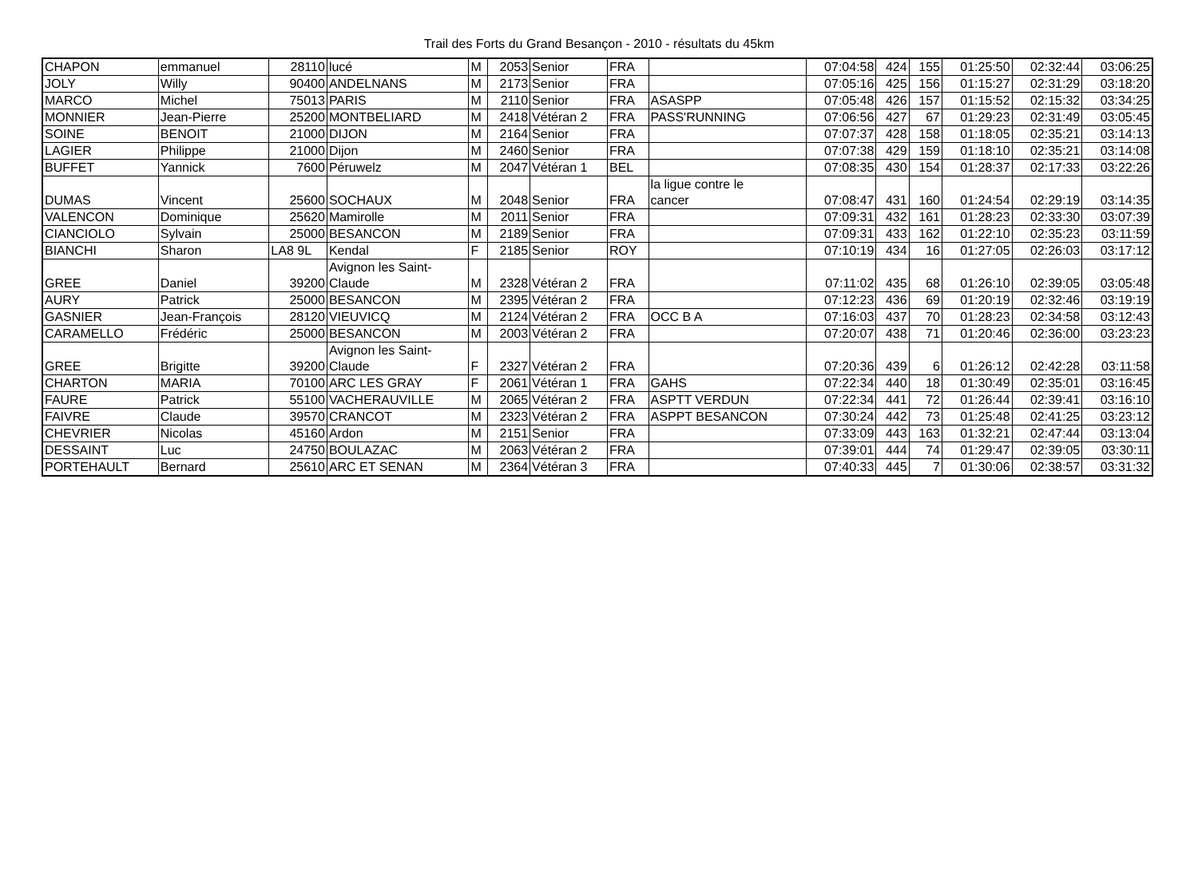Trail des Forts du Grand Besançon - 2010 - résultats du 45km
| CHAPON | emmanuel | 28110 | lucé | M | 2053 | Senior | FRA | | 07:04:58 | 424 | 155 | 01:25:50 | 02:32:44 | 03:06:25 |
| JOLY | Willy | 90400 | ANDELNANS | M | 2173 | Senior | FRA | | 07:05:16 | 425 | 156 | 01:15:27 | 02:31:29 | 03:18:20 |
| MARCO | Michel | 75013 | PARIS | M | 2110 | Senior | FRA | ASASPP | 07:05:48 | 426 | 157 | 01:15:52 | 02:15:32 | 03:34:25 |
| MONNIER | Jean-Pierre | 25200 | MONTBELIARD | M | 2418 | Vétéran 2 | FRA | PASS'RUNNING | 07:06:56 | 427 | 67 | 01:29:23 | 02:31:49 | 03:05:45 |
| SOINE | BENOIT | 21000 | DIJON | M | 2164 | Senior | FRA | | 07:07:37 | 428 | 158 | 01:18:05 | 02:35:21 | 03:14:13 |
| LAGIER | Philippe | 21000 | Dijon | M | 2460 | Senior | FRA | | 07:07:38 | 429 | 159 | 01:18:10 | 02:35:21 | 03:14:08 |
| BUFFET | Yannick | 7600 | Péruwelz | M | 2047 | Vétéran 1 | BEL | | 07:08:35 | 430 | 154 | 01:28:37 | 02:17:33 | 03:22:26 |
| DUMAS | Vincent | 25600 | SOCHAUX | M | 2048 | Senior | FRA | la ligue contre le cancer | 07:08:47 | 431 | 160 | 01:24:54 | 02:29:19 | 03:14:35 |
| VALENCON | Dominique | 25620 | Mamirolle | M | 2011 | Senior | FRA | | 07:09:31 | 432 | 161 | 01:28:23 | 02:33:30 | 03:07:39 |
| CIANCIOLO | Sylvain | 25000 | BESANCON | M | 2189 | Senior | FRA | | 07:09:31 | 433 | 162 | 01:22:10 | 02:35:23 | 03:11:59 |
| BIANCHI | Sharon | LA8 9L | Kendal | F | 2185 | Senior | ROY | | 07:10:19 | 434 | 16 | 01:27:05 | 02:26:03 | 03:17:12 |
| GREE | Daniel | 39200 | Avignon les Saint- Claude | M | 2328 | Vétéran 2 | FRA | | 07:11:02 | 435 | 68 | 01:26:10 | 02:39:05 | 03:05:48 |
| AURY | Patrick | 25000 | BESANCON | M | 2395 | Vétéran 2 | FRA | | 07:12:23 | 436 | 69 | 01:20:19 | 02:32:46 | 03:19:19 |
| GASNIER | Jean-François | 28120 | VIEUVICQ | M | 2124 | Vétéran 2 | FRA | OCC B A | 07:16:03 | 437 | 70 | 01:28:23 | 02:34:58 | 03:12:43 |
| CARAMELLO | Frédéric | 25000 | BESANCON | M | 2003 | Vétéran 2 | FRA | | 07:20:07 | 438 | 71 | 01:20:46 | 02:36:00 | 03:23:23 |
| GREE | Brigitte | 39200 | Avignon les Saint- Claude | F | 2327 | Vétéran 2 | FRA | | 07:20:36 | 439 | 6 | 01:26:12 | 02:42:28 | 03:11:58 |
| CHARTON | MARIA | 70100 | ARC LES GRAY | F | 2061 | Vétéran 1 | FRA | GAHS | 07:22:34 | 440 | 18 | 01:30:49 | 02:35:01 | 03:16:45 |
| FAURE | Patrick | 55100 | VACHERAUVILLE | M | 2065 | Vétéran 2 | FRA | ASPTT VERDUN | 07:22:34 | 441 | 72 | 01:26:44 | 02:39:41 | 03:16:10 |
| FAIVRE | Claude | 39570 | CRANCOT | M | 2323 | Vétéran 2 | FRA | ASPPT BESANCON | 07:30:24 | 442 | 73 | 01:25:48 | 02:41:25 | 03:23:12 |
| CHEVRIER | Nicolas | 45160 | Ardon | M | 2151 | Senior | FRA | | 07:33:09 | 443 | 163 | 01:32:21 | 02:47:44 | 03:13:04 |
| DESSAINT | Luc | 24750 | BOULAZAC | M | 2063 | Vétéran 2 | FRA | | 07:39:01 | 444 | 74 | 01:29:47 | 02:39:05 | 03:30:11 |
| PORTEHAULT | Bernard | 25610 | ARC ET SENAN | M | 2364 | Vétéran 3 | FRA | | 07:40:33 | 445 | 7 | 01:30:06 | 02:38:57 | 03:31:32 |